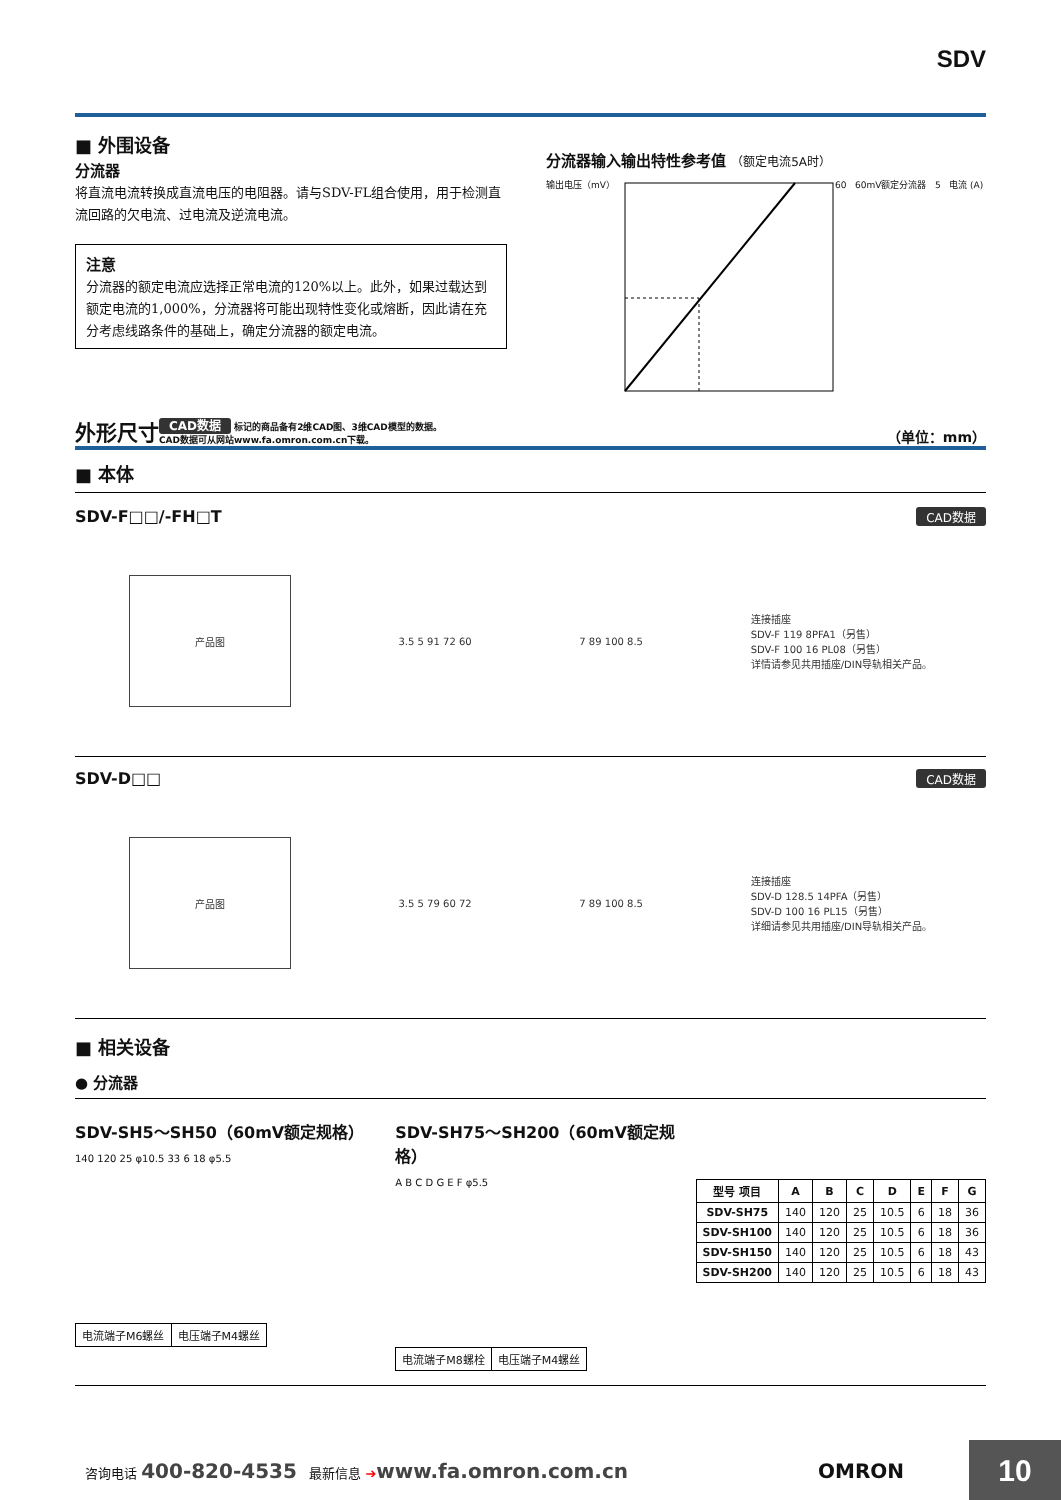SDV
■ 外围设备
分流器
将直流电流转换成直流电压的电阻器。请与SDV-FL组合使用，用于检测直流回路的欠电流、过电流及逆流电流。
注意
分流器的额定电流应选择正常电流的120%以上。此外，如果过载达到额定电流的1,000%，分流器将可能出现特性变化或熔断，因此请在充分考虑线路条件的基础上，确定分流器的额定电流。
分流器输入输出特性参考值 （额定电流5A时）
输出电压（mV） 60 60mV额定分流器 5 电流 (A)
外形尺寸 CAD数据 标记的商品备有2维CAD图、3维CAD模型的数据。
CAD数据可从网站www.fa.omron.com.cn下载。 （单位：mm）
■ 本体
SDV-F□□/-FH□T CAD数据
产品图
3.5 5 91 72 60 7 89 100 8.5
连接插座
SDV-F 119 8PFA1（另售）
SDV-F 100 16 PL08（另售）
详情请参见共用插座/DIN导轨相关产品。
SDV-D□□ CAD数据
产品图
3.5 5 79 60 72 7 89 100 8.5
连接插座
SDV-D 128.5 14PFA（另售）
SDV-D 100 16 PL15（另售）
详细请参见共用插座/DIN导轨相关产品。
■ 相关设备
● 分流器
SDV-SH5～SH50（60mV额定规格）
140 120 25 φ10.5 33 6 18 φ5.5
| 电流端子M6螺丝 | 电压端子M4螺丝 |
SDV-SH75～SH200（60mV额定规格）
A B C D G E F φ5.5
| 电流端子M8螺栓 | 电压端子M4螺丝 |
| 型号 项目 | A | B | C | D | E | F | G |
| --- | --- | --- | --- | --- | --- | --- | --- |
| SDV-SH75 | 140 | 120 | 25 | 10.5 | 6 | 18 | 36 |
| SDV-SH100 | 140 | 120 | 25 | 10.5 | 6 | 18 | 36 |
| SDV-SH150 | 140 | 120 | 25 | 10.5 | 6 | 18 | 43 |
| SDV-SH200 | 140 | 120 | 25 | 10.5 | 6 | 18 | 43 |
咨询电话 400-820-4535 最新信息 ➔www.fa.omron.com.cn OMRON
10